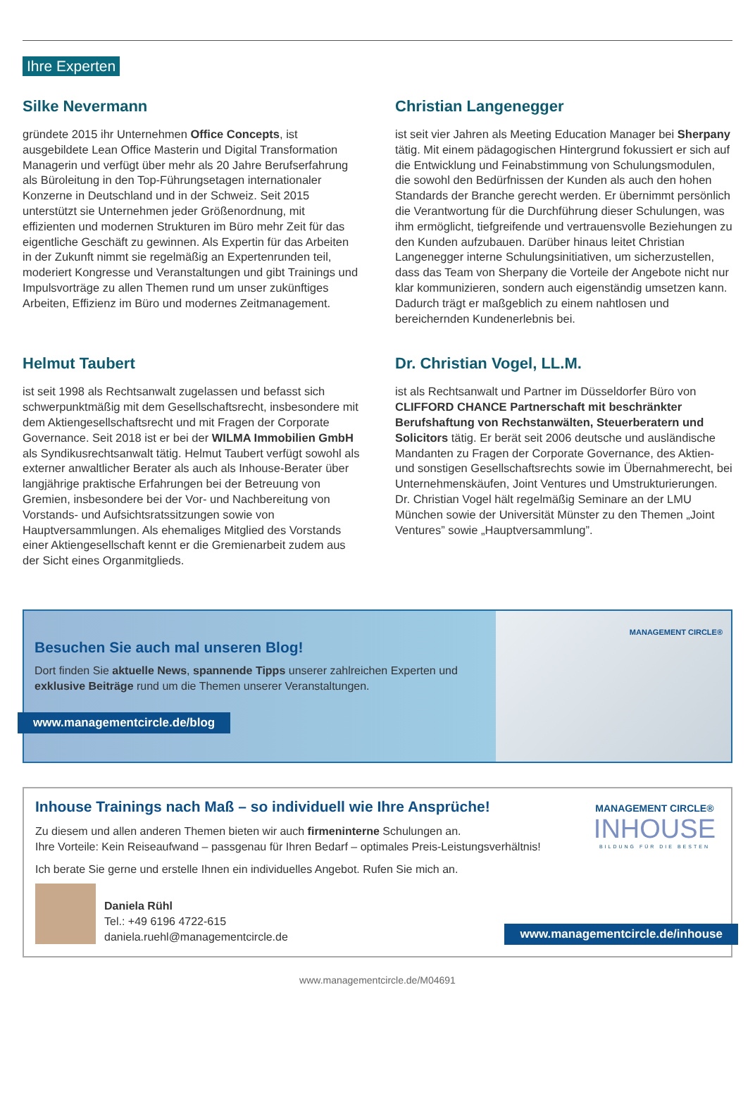Ihre Experten
Silke Nevermann
gründete 2015 ihr Unternehmen Office Concepts, ist ausgebildete Lean Office Masterin und Digital Transformation Managerin und verfügt über mehr als 20 Jahre Berufserfahrung als Büroleitung in den Top-Führungsetagen internationaler Konzerne in Deutschland und in der Schweiz. Seit 2015 unterstützt sie Unternehmen jeder Größenordnung, mit effizienten und modernen Strukturen im Büro mehr Zeit für das eigentliche Geschäft zu gewinnen. Als Expertin für das Arbeiten in der Zukunft nimmt sie regelmäßig an Expertenrunden teil, moderiert Kongresse und Veranstaltungen und gibt Trainings und Impulsvorträge zu allen Themen rund um unser zukünftiges Arbeiten, Effizienz im Büro und modernes Zeitmanagement.
Christian Langenegger
ist seit vier Jahren als Meeting Education Manager bei Sherpany tätig. Mit einem pädagogischen Hintergrund fokussiert er sich auf die Entwicklung und Feinabstimmung von Schulungsmodulen, die sowohl den Bedürfnissen der Kunden als auch den hohen Standards der Branche gerecht werden. Er übernimmt persönlich die Verantwortung für die Durchführung dieser Schulungen, was ihm ermöglicht, tiefgreifende und vertrauensvolle Beziehungen zu den Kunden aufzubauen. Darüber hinaus leitet Christian Langenegger interne Schulungsinitiativen, um sicherzustellen, dass das Team von Sherpany die Vorteile der Angebote nicht nur klar kommunizieren, sondern auch eigenständig umsetzen kann. Dadurch trägt er maßgeblich zu einem nahtlosen und bereichernden Kundenerlebnis bei.
Helmut Taubert
ist seit 1998 als Rechtsanwalt zugelassen und befasst sich schwerpunktmäßig mit dem Gesellschaftsrecht, insbesondere mit dem Aktiengesellschaftsrecht und mit Fragen der Corporate Governance. Seit 2018 ist er bei der WILMA Immobilien GmbH als Syndikusrechtsanwalt tätig. Helmut Taubert verfügt sowohl als externer anwaltlicher Berater als auch als Inhouse-Berater über langjährige praktische Erfahrungen bei der Betreuung von Gremien, insbesondere bei der Vor- und Nachbereitung von Vorstands- und Aufsichtsratssitzungen sowie von Hauptversammlungen. Als ehemaliges Mitglied des Vorstands einer Aktiengesellschaft kennt er die Gremienarbeit zudem aus der Sicht eines Organmitglieds.
Dr. Christian Vogel, LL.M.
ist als Rechtsanwalt und Partner im Düsseldorfer Büro von CLIFFORD CHANCE Partnerschaft mit beschränkter Berufshaftung von Rechstanwälten, Steuerberatern und Solicitors tätig. Er berät seit 2006 deutsche und ausländische Mandanten zu Fragen der Corporate Governance, des Aktien- und sonstigen Gesellschaftsrechts sowie im Übernahmerecht, bei Unternehmenskäufen, Joint Ventures und Umstrukturierungen. Dr. Christian Vogel hält regelmäßig Seminare an der LMU München sowie der Universität Münster zu den Themen „Joint Ventures” sowie „Hauptversammlung”.
Besuchen Sie auch mal unseren Blog!
Dort finden Sie aktuelle News, spannende Tipps unserer zahlreichen Experten und exklusive Beiträge rund um die Themen unserer Veranstaltungen.
www.managementcircle.de/blog
MANAGEMENT CIRCLE®
Inhouse Trainings nach Maß – so individuell wie Ihre Ansprüche!
Zu diesem und allen anderen Themen bieten wir auch firmeninterne Schulungen an.
Ihre Vorteile: Kein Reiseaufwand – passgenau für Ihren Bedarf – optimales Preis-Leistungsverhältnis!
Ich berate Sie gerne und erstelle Ihnen ein individuelles Angebot. Rufen Sie mich an.
Daniela Rühl
Tel.: +49 6196 4722-615
daniela.ruehl@managementcircle.de
MANAGEMENT CIRCLE®
INHOUSE
BILDUNG FÜR DIE BESTEN
www.managementcircle.de/inhouse
www.managementcircle.de/M04691